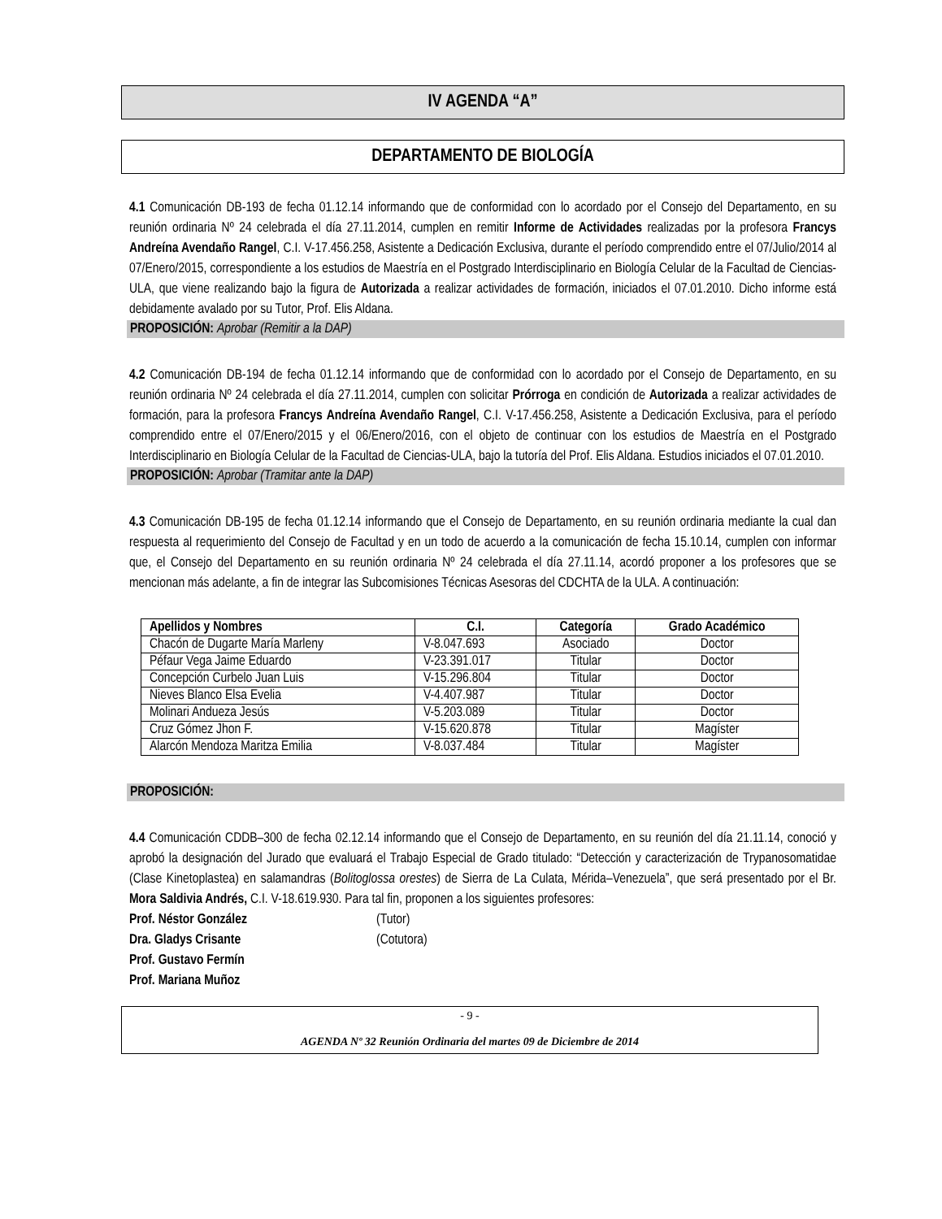IV AGENDA “A”
DEPARTAMENTO DE BIOLOGÍA
4.1 Comunicación DB-193 de fecha 01.12.14 informando que de conformidad con lo acordado por el Consejo del Departamento, en su reunión ordinaria Nº 24 celebrada el día 27.11.2014, cumplen en remitir Informe de Actividades realizadas por la profesora Francys Andreína Avendaño Rangel, C.I. V-17.456.258, Asistente a Dedicación Exclusiva, durante el período comprendido entre el 07/Julio/2014 al 07/Enero/2015, correspondiente a los estudios de Maestría en el Postgrado Interdisciplinario en Biología Celular de la Facultad de Ciencias-ULA, que viene realizando bajo la figura de Autorizada a realizar actividades de formación, iniciados el 07.01.2010. Dicho informe está debidamente avalado por su Tutor, Prof. Elis Aldana.
PROPOSICIÓN: Aprobar (Remitir a la DAP)
4.2 Comunicación DB-194 de fecha 01.12.14 informando que de conformidad con lo acordado por el Consejo de Departamento, en su reunión ordinaria Nº 24 celebrada el día 27.11.2014, cumplen con solicitar Prórroga en condición de Autorizada a realizar actividades de formación, para la profesora Francys Andreína Avendaño Rangel, C.I. V-17.456.258, Asistente a Dedicación Exclusiva, para el período comprendido entre el 07/Enero/2015 y el 06/Enero/2016, con el objeto de continuar con los estudios de Maestría en el Postgrado Interdisciplinario en Biología Celular de la Facultad de Ciencias-ULA, bajo la tutoría del Prof. Elis Aldana. Estudios iniciados el 07.01.2010.
PROPOSICIÓN: Aprobar (Tramitar ante la DAP)
4.3 Comunicación DB-195 de fecha 01.12.14 informando que el Consejo de Departamento, en su reunión ordinaria mediante la cual dan respuesta al requerimiento del Consejo de Facultad y en un todo de acuerdo a la comunicación de fecha 15.10.14, cumplen con informar que, el Consejo del Departamento en su reunión ordinaria Nº 24 celebrada el día 27.11.14, acordó proponer a los profesores que se mencionan más adelante, a fin de integrar las Subcomisiones Técnicas Asesoras del CDCHTA de la ULA. A continuación:
| Apellidos y Nombres | C.I. | Categoría | Grado Académico |
| --- | --- | --- | --- |
| Chacón de Dugarte María Marleny | V-8.047.693 | Asociado | Doctor |
| Péfaur Vega Jaime Eduardo | V-23.391.017 | Titular | Doctor |
| Concepción Curbelo Juan Luis | V-15.296.804 | Titular | Doctor |
| Nieves Blanco Elsa Evelia | V-4.407.987 | Titular | Doctor |
| Molinari Andueza Jesús | V-5.203.089 | Titular | Doctor |
| Cruz Gómez Jhon F. | V-15.620.878 | Titular | Magíster |
| Alarcón Mendoza Maritza Emilia | V-8.037.484 | Titular | Magíster |
PROPOSICIÓN:
4.4 Comunicación CDDB–300 de fecha 02.12.14 informando que el Consejo de Departamento, en su reunión del día 21.11.14, conoció y aprobó la designación del Jurado que evaluará el Trabajo Especial de Grado titulado: “Detección y caracterización de Trypanosomatidae (Clase Kinetoplastea) en salamandras (Bolitoglossa orestes) de Sierra de La Culata, Mérida–Venezuela”, que será presentado por el Br. Mora Saldivia Andrés, C.I. V-18.619.930. Para tal fin, proponen a los siguientes profesores:
Prof. Néstor González (Tutor)
Dra. Gladys Crisante (Cotutora)
Prof. Gustavo Fermín
Prof. Mariana Muñoz
- 9 -
AGENDA Nº 32 Reunión Ordinaria del martes 09 de Diciembre de 2014